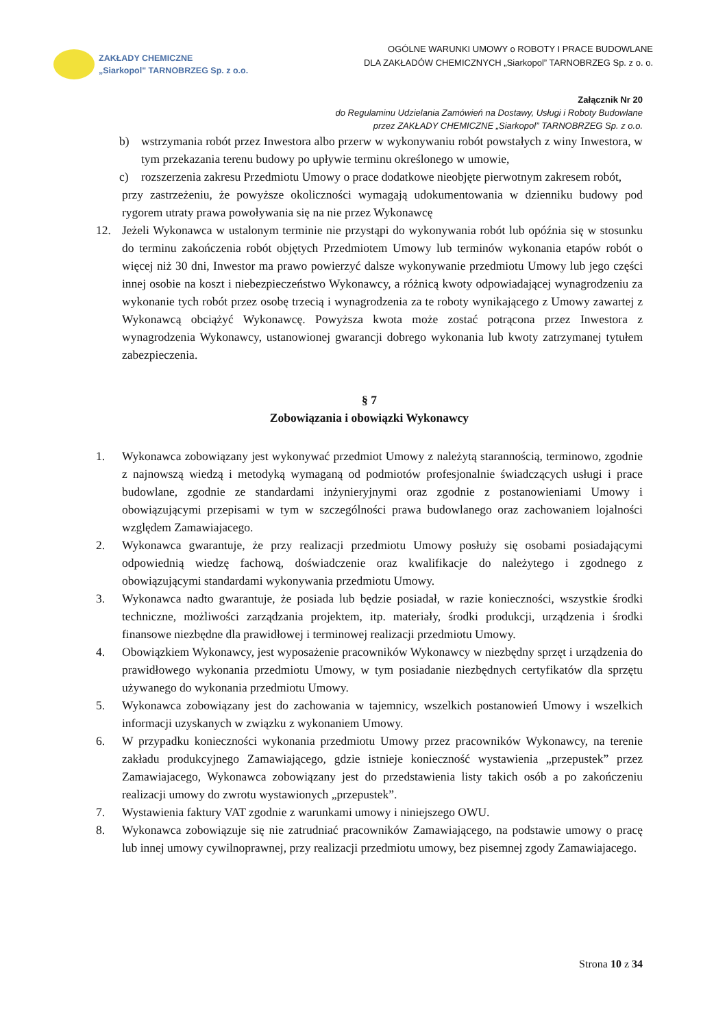ZAKŁADY CHEMICZNE
„Siarkopol" TARNOBRZEG Sp. z o.o.
OGÓLNE WARUNKI UMOWY o ROBOTY I PRACE BUDOWLANE
DLA ZAKŁADÓW CHEMICZNYCH „Siarkopol” TARNOBRZEG Sp. z o. o.
Załącznik Nr 20
do Regulaminu Udzielania Zamówień na Dostawy, Usługi i Roboty Budowlane
przez ZAKŁADY CHEMICZNE „Siarkopol” TARNOBRZEG Sp. z o.o.
b) wstrzymania robót przez Inwestora albo przerw w wykonywaniu robót powstałych z winy Inwestora, w tym przekazania terenu budowy po upływie terminu określonego w umowie,
c) rozszerzenia zakresu Przedmiotu Umowy o prace dodatkowe nieobjęte pierwotnym zakresem robót,
przy zastrzeżeniu, że powyższe okoliczności wymagają udokumentowania w dzienniku budowy pod rygorem utraty prawa powoływania się na nie przez Wykonawcę
12. Jeżeli Wykonawca w ustalonym terminie nie przystąpi do wykonywania robót lub opóźnia się w stosunku do terminu zakończenia robót objętych Przedmiotem Umowy lub terminów wykonania etapów robót o więcej niż 30 dni, Inwestor ma prawo powierzyć dalsze wykonywanie przedmiotu Umowy lub jego części innej osobie na koszt i niebezpieczeństwo Wykonawcy, a różnicą kwoty odpowiadającej wynagrodzeniu za wykonanie tych robót przez osobę trzecią i wynagrodzenia za te roboty wynikającego z Umowy zawartej z Wykonawcą obciążyć Wykonawcę. Powyższa kwota może zostać potrącona przez Inwestora z wynagrodzenia Wykonawcy, ustanowionej gwarancji dobrego wykonania lub kwoty zatrzymanej tytułem zabezpieczenia.
§ 7
Zobowiązania i obowiązki Wykonawcy
1. Wykonawca zobowiązany jest wykonywać przedmiot Umowy z należytą starannością, terminowo, zgodnie z najnowszą wiedzą i metodyką wymaganą od podmiotów profesjonalnie świadczących usługi i prace budowlane, zgodnie ze standardami inżynieryjnymi oraz zgodnie z postanowieniami Umowy i obowiązującymi przepisami w tym w szczególności prawa budowlanego oraz zachowaniem lojalności względem Zamawiajacego.
2. Wykonawca gwarantuje, że przy realizacji przedmiotu Umowy posłuży się osobami posiadającymi odpowiednią wiedzę fachową, doświadczenie oraz kwalifikacje do należytego i zgodnego z obowiązującymi standardami wykonywania przedmiotu Umowy.
3. Wykonawca nadto gwarantuje, że posiada lub będzie posiadał, w razie konieczności, wszystkie środki techniczne, możliwości zarządzania projektem, itp. materiały, środki produkcji, urządzenia i środki finansowe niezbędne dla prawidłowej i terminowej realizacji przedmiotu Umowy.
4. Obowiązkiem Wykonawcy, jest wyposażenie pracowników Wykonawcy w niezbędny sprzęt i urządzenia do prawidłowego wykonania przedmiotu Umowy, w tym posiadanie niezbędnych certyfikatów dla sprzętu używanego do wykonania przedmiotu Umowy.
5. Wykonawca zobowiązany jest do zachowania w tajemnicy, wszelkich postanowień Umowy i wszelkich informacji uzyskanych w związku z wykonaniem Umowy.
6. W przypadku konieczności wykonania przedmiotu Umowy przez pracowników Wykonawcy, na terenie zakładu produkcyjnego Zamawiającego, gdzie istnieje konieczność wystawienia „przepustek” przez Zamawiajacego, Wykonawca zobowiązany jest do przedstawienia listy takich osób a po zakończeniu realizacji umowy do zwrotu wystawionych „przepustek”.
7. Wystawienia faktury VAT zgodnie z warunkami umowy i niniejszego OWU.
8. Wykonawca zobowiązuje się nie zatrudniać pracowników Zamawiającego, na podstawie umowy o pracę lub innej umowy cywilnoprawnej, przy realizacji przedmiotu umowy, bez pisemnej zgody Zamawiajacego.
Strona 10 z 34